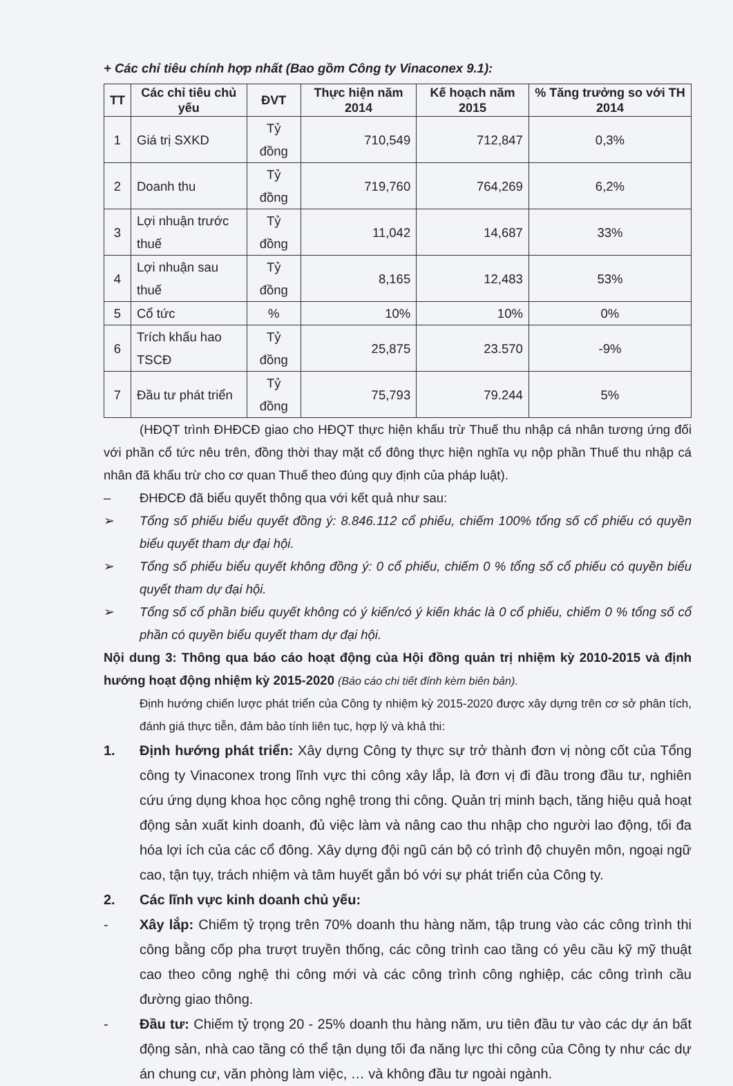+ Các chỉ tiêu chính hợp nhất (Bao gồm Công ty Vinaconex 9.1):
| TT | Các chỉ tiêu chủ yếu | ĐVT | Thực hiện năm 2014 | Kế hoạch năm 2015 | % Tăng trưởng so với TH 2014 |
| --- | --- | --- | --- | --- | --- |
| 1 | Giá trị SXKD | Tỷ đồng | 710,549 | 712,847 | 0,3% |
| 2 | Doanh thu | Tỷ đồng | 719,760 | 764,269 | 6,2% |
| 3 | Lợi nhuận trước thuế | Tỷ đồng | 11,042 | 14,687 | 33% |
| 4 | Lợi nhuận sau thuế | Tỷ đồng | 8,165 | 12,483 | 53% |
| 5 | Cổ tức | % | 10% | 10% | 0% |
| 6 | Trích khấu hao TSCĐ | Tỷ đồng | 25,875 | 23.570 | -9% |
| 7 | Đầu tư phát triển | Tỷ đồng | 75,793 | 79.244 | 5% |
(HĐQT trình ĐHĐCĐ giao cho HĐQT thực hiện khấu trừ Thuế thu nhập cá nhân tương ứng đối với phần cổ tức nêu trên, đồng thời thay mặt cổ đông thực hiện nghĩa vụ nộp phần Thuế thu nhập cá nhân đã khấu trừ cho cơ quan Thuế theo đúng quy định của pháp luật).
– ĐHĐCĐ đã biểu quyết thông qua với kết quả như sau:
➢ Tổng số phiếu biểu quyết đồng ý: 8.846.112 cổ phiếu, chiếm 100% tổng số cổ phiếu có quyền biểu quyết tham dự đại hội.
➢ Tổng số phiếu biểu quyết không đồng ý: 0 cổ phiếu, chiếm 0 % tổng số cổ phiếu có quyền biểu quyết tham dự đại hội.
➢ Tổng số cổ phần biểu quyết không có ý kiến/có ý kiến khác là 0 cổ phiếu, chiếm 0 % tổng số cổ phần có quyền biểu quyết tham dự đại hội.
Nội dung 3: Thông qua báo cáo hoạt động của Hội đồng quản trị nhiệm kỳ 2010-2015 và định hướng hoạt động nhiệm kỳ 2015-2020 (Báo cáo chi tiết đính kèm biên bản).
Định hướng chiến lược phát triển của Công ty nhiệm kỳ 2015-2020 được xây dựng trên cơ sở phân tích, đánh giá thực tiễn, đảm bảo tính liên tục, hợp lý và khả thi:
1. Định hướng phát triển: Xây dựng Công ty thực sự trở thành đơn vị nòng cốt của Tổng công ty Vinaconex trong lĩnh vực thi công xây lắp, là đơn vị đi đầu trong đầu tư, nghiên cứu ứng dụng khoa học công nghệ trong thi công. Quản trị minh bạch, tăng hiệu quả hoạt động sản xuất kinh doanh, đủ việc làm và nâng cao thu nhập cho người lao động, tối đa hóa lợi ích của các cổ đông. Xây dựng đội ngũ cán bộ có trình độ chuyên môn, ngoại ngữ cao, tận tụy, trách nhiệm và tâm huyết gắn bó với sự phát triển của Công ty.
2. Các lĩnh vực kinh doanh chủ yếu:
- Xây lắp: Chiếm tỷ trọng trên 70% doanh thu hàng năm, tập trung vào các công trình thi công bằng cốp pha trượt truyền thống, các công trình cao tầng có yêu cầu kỹ mỹ thuật cao theo công nghệ thi công mới và các công trình công nghiệp, các công trình cầu đường giao thông.
- Đầu tư: Chiếm tỷ trọng 20 - 25% doanh thu hàng năm, ưu tiên đầu tư vào các dự án bất động sản, nhà cao tầng có thể tận dụng tối đa năng lực thi công của Công ty như các dự án chung cư, văn phòng làm việc, … và không đầu tư ngoài ngành.